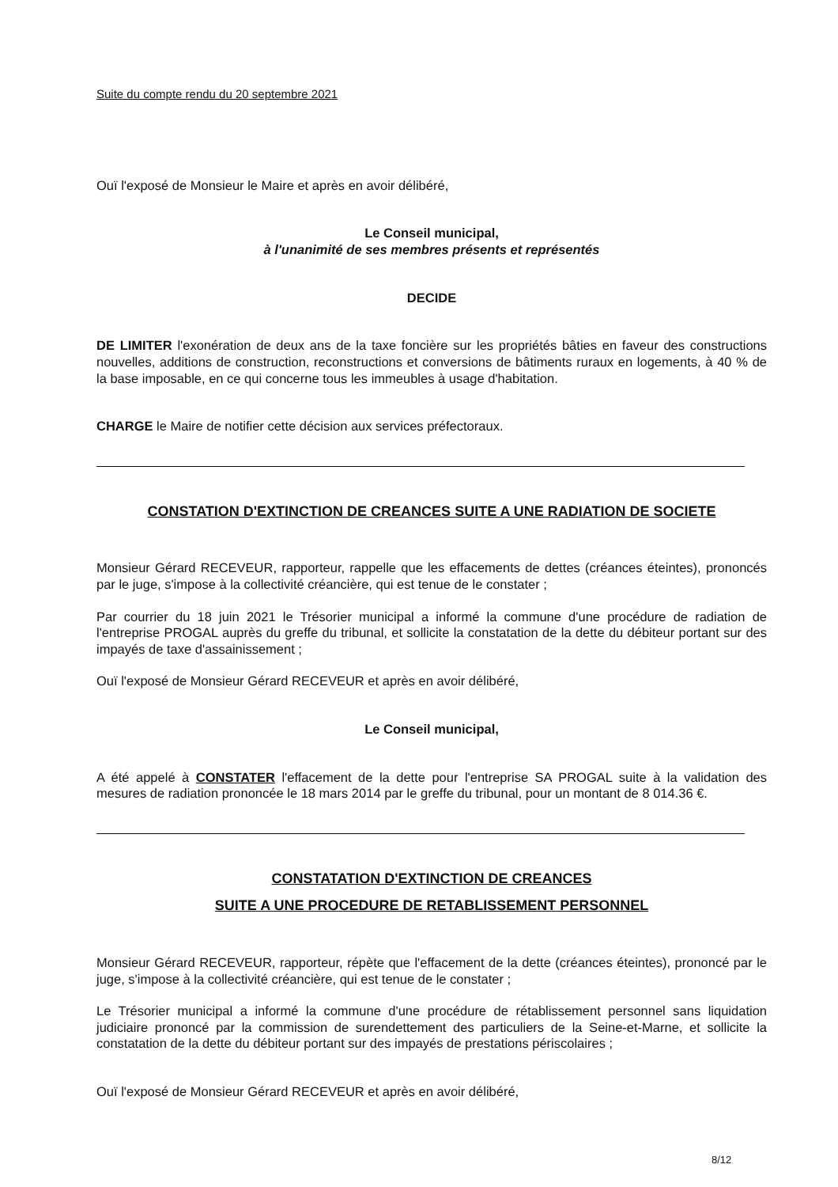Suite du compte rendu du 20 septembre 2021
Ouï l'exposé de Monsieur le Maire et après en avoir délibéré,
Le Conseil municipal,
à l'unanimité de ses membres présents et représentés
DECIDE
DE LIMITER l'exonération de deux ans de la taxe foncière sur les propriétés bâties en faveur des constructions nouvelles, additions de construction, reconstructions et conversions de bâtiments ruraux en logements, à 40 % de la base imposable, en ce qui concerne tous les immeubles à usage d'habitation.
CHARGE le Maire de notifier cette décision aux services préfectoraux.
CONSTATION D'EXTINCTION DE CREANCES SUITE A UNE RADIATION DE SOCIETE
Monsieur Gérard RECEVEUR, rapporteur, rappelle que les effacements de dettes (créances éteintes), prononcés par le juge, s'impose à la collectivité créancière, qui est tenue de le constater ;
Par courrier du 18 juin 2021 le Trésorier municipal a informé la commune d'une procédure de radiation de l'entreprise PROGAL auprès du greffe du tribunal, et sollicite la constatation de la dette du débiteur portant sur des impayés de taxe d'assainissement ;
Ouï l'exposé de Monsieur Gérard RECEVEUR et après en avoir délibéré,
Le Conseil municipal,
A été appelé à CONSTATER l'effacement de la dette pour l'entreprise SA PROGAL suite à la validation des mesures de radiation prononcée le 18 mars 2014 par le greffe du tribunal, pour un montant de 8 014.36 €.
CONSTATATION D'EXTINCTION DE CREANCES
SUITE A UNE PROCEDURE DE RETABLISSEMENT PERSONNEL
Monsieur Gérard RECEVEUR, rapporteur, répète que l'effacement de la dette (créances éteintes), prononcé par le juge, s'impose à la collectivité créancière, qui est tenue de le constater ;
Le Trésorier municipal a informé la commune d'une procédure de rétablissement personnel sans liquidation judiciaire prononcé par la commission de surendettement des particuliers de la Seine-et-Marne, et sollicite la constatation de la dette du débiteur portant sur des impayés de prestations périscolaires ;
Ouï l'exposé de Monsieur Gérard RECEVEUR et après en avoir délibéré,
8/12